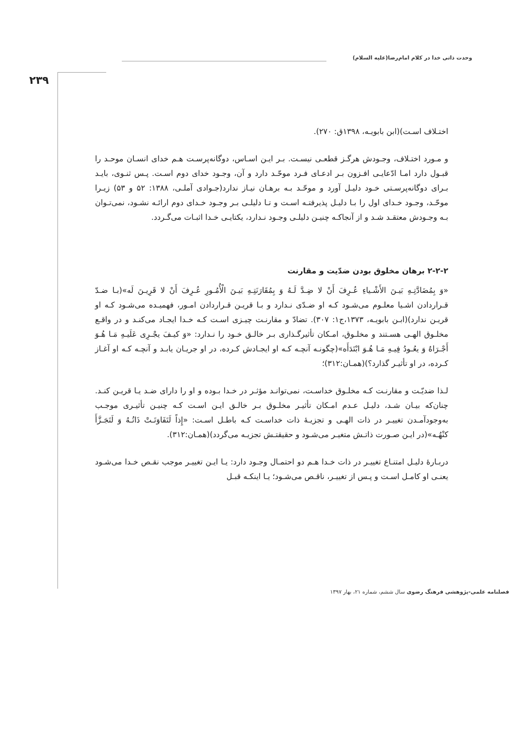وحدت ذاتی خدا در کلام امام‌رضا(علیه السلام)
۲۳۹
اختـلاف اسـت)(ابن بابویـه، ۱۳۹۸ق: ۲۷۰).
و مـورد اختـلاف، وجـودش هرگـز قطعـی نیسـت. بـر ایـن اسـاس، دوگانه‌پرسـت هـم خدای انسـان موحـد را قبـول دارد امـا ادّعایـی افـزون بـر ادعـای فـرد موحّـد دارد و آن، وجـود خدای دوم اسـت. پـس ثنـوی، بایـد بـرای دوگانه‌پرسـتی خـود دلیـل آورد و موحّـد بـه برهـان نیـاز ندارد(جـوادی آملـی، ۱۳۸۸: ۵۲ و ۵۳) زیـرا موحّـد، وجـود خـدای اول را بـا دلیـل پذیرفتـه اسـت و تـا دلیلـی بـر وجـود خـدای دوم ارائـه نشـود، نمی‌تـوان بـه وجـودش معتقـد شـد و از آنجاکـه چنیـن دلیلـی وجـود نـدارد، یکتایـی خـدا اثبـات می‌گـردد.
۲-۲-۲ برهان مخلوق بودن ضدّیت و مقارنت
«وَ بِمُضَادَّتِـهِ بَیـنَ الأَشْـیاءِ عُـرِفَ أَنْ لا ضِـدَّ لَـهُ وَ بِمُقَارَنَتِـهِ بَیـنَ الْأُمُـورِ عُـرِفَ أَنْ لا قَرِیـنَ لَه»(بـا ضـدّ قـراردادن اشـیا معلـوم می‌شـود کـه او ضـدّی نـدارد و بـا قریـن قـراردادن امـور، فهمیـده می‌شـود کـه او قریـن ندارد)(ابـن بابویـه، ۱۳۷۳،ج۱: ۳۰۷). تضادّ و مقارنـت چیـزی اسـت کـه خـدا ایجـاد می‌کنـد و در واقـع مخلـوق الهـی هسـتند و مخلـوق، امـکان تأثیرگـذاری بـر خالـق خـود را نـدارد: «وَ کیـفَ یجْـرِی عَلَیـهِ مَـا هُـوَ أَجْـرَاهُ وَ یعُـودُ فِیـهِ مَـا هُـوَ ابْتَدَأَه»(چگونـه آنچـه کـه او ایجـادش کـرده، در او جریـان یابـد و آنچـه کـه او آغـاز کـرده، در او تأثیـر گذارد؟)(همـان:۳۱۲)؛
لـذا ضدیّـت و مقارنـت کـه مخلـوق خداسـت، نمی‌توانـد مؤثـر در خـدا بـوده و او را دارای ضـد یـا قریـن کنـد. چنان‌که بیـان شـد، دلیـل عـدم امـکان تأثیـر مخلـوق بـر خالـق ایـن اسـت کـه چنیـن تأثیـری موجـب به‌وجودآمـدن تغییـر در ذات الهـی و تجزیـهٔ ذات خداسـت کـه باطـل اسـت: «إِذاً لَتَفَاوَتَـتْ ذَاتُـهُ وَ لَتَجَـزَّأَ کنْهُـه»(در ایـن صـورت ذاتـش متغیـر می‌شـود و حقیقتـش تجزیـه می‌گردد)(همـان:۳۱۲).
دربـارهٔ دلیـل امتنـاع تغییـر در ذات خـدا هـم دو احتمـال وجـود دارد: یـا ایـن تغییـر موجب نقـص خـدا می‌شـود یعنـی او کامـل اسـت و پـس از تغییـر، ناقـص می‌شـود؛ یـا اینکـه قبـل
فصلنامه علمی-پژوهشی فرهنگ رضوی سال ششم، شماره ۲۱، بهار ۱۳۹۷